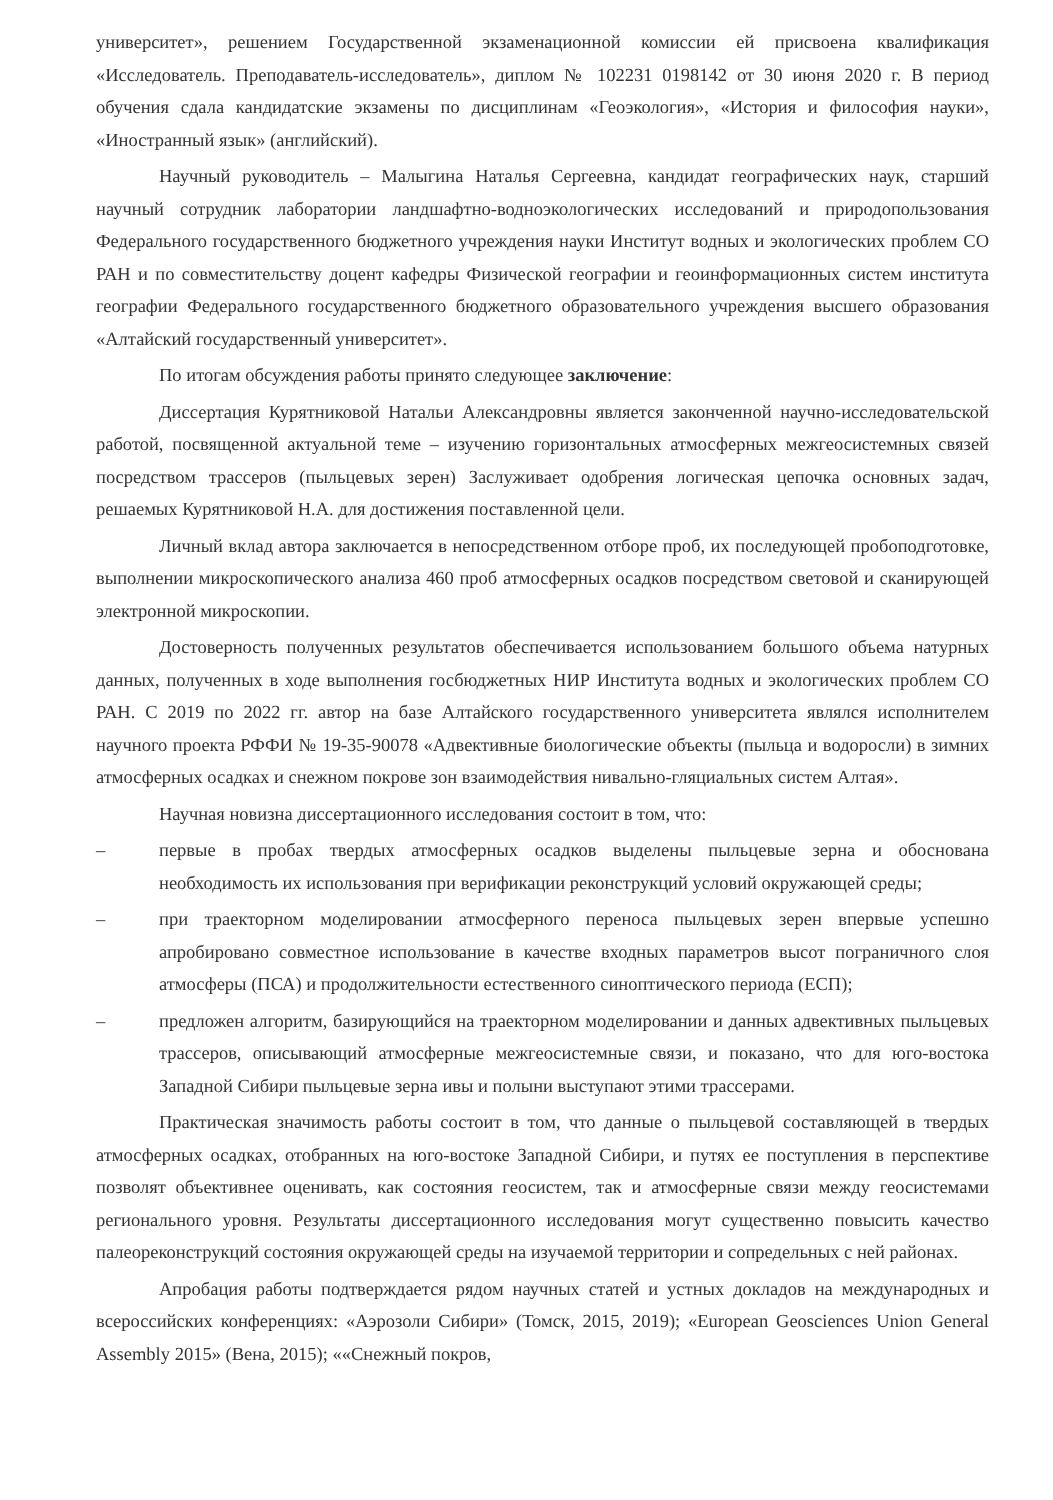университет», решением Государственной экзаменационной комиссии ей присвоена квалификация «Исследователь. Преподаватель-исследователь», диплом № 102231 0198142 от 30 июня 2020 г. В период обучения сдала кандидатские экзамены по дисциплинам «Геоэкология», «История и философия науки», «Иностранный язык» (английский).
Научный руководитель – Малыгина Наталья Сергеевна, кандидат географических наук, старший научный сотрудник лаборатории ландшафтно-водноэкологических исследований и природопользования Федерального государственного бюджетного учреждения науки Институт водных и экологических проблем СО РАН и по совместительству доцент кафедры Физической географии и геоинформационных систем института географии Федерального государственного бюджетного образовательного учреждения высшего образования «Алтайский государственный университет».
По итогам обсуждения работы принято следующее заключение:
Диссертация Курятниковой Натальи Александровны является законченной научно-исследовательской работой, посвященной актуальной теме – изучению горизонтальных атмосферных межгеосистемных связей посредством трассеров (пыльцевых зерен) Заслуживает одобрения логическая цепочка основных задач, решаемых Курятниковой Н.А. для достижения поставленной цели.
Личный вклад автора заключается в непосредственном отборе проб, их последующей пробоподготовке, выполнении микроскопического анализа 460 проб атмосферных осадков посредством световой и сканирующей электронной микроскопии.
Достоверность полученных результатов обеспечивается использованием большого объема натурных данных, полученных в ходе выполнения госбюджетных НИР Института водных и экологических проблем СО РАН. С 2019 по 2022 гг. автор на базе Алтайского государственного университета являлся исполнителем научного проекта РФФИ № 19-35-90078 «Адвективные биологические объекты (пыльца и водоросли) в зимних атмосферных осадках и снежном покрове зон взаимодействия нивально-гляциальных систем Алтая».
Научная новизна диссертационного исследования состоит в том, что:
– первые в пробах твердых атмосферных осадков выделены пыльцевые зерна и обоснована необходимость их использования при верификации реконструкций условий окружающей среды;
– при траекторном моделировании атмосферного переноса пыльцевых зерен впервые успешно апробировано совместное использование в качестве входных параметров высот пограничного слоя атмосферы (ПСА) и продолжительности естественного синоптического периода (ЕСП);
– предложен алгоритм, базирующийся на траекторном моделировании и данных адвективных пыльцевых трассеров, описывающий атмосферные межгеосистемные связи, и показано, что для юго-востока Западной Сибири пыльцевые зерна ивы и полыни выступают этими трассерами.
Практическая значимость работы состоит в том, что данные о пыльцевой составляющей в твердых атмосферных осадках, отобранных на юго-востоке Западной Сибири, и путях ее поступления в перспективе позволят объективнее оценивать, как состояния геосистем, так и атмосферные связи между геосистемами регионального уровня. Результаты диссертационного исследования могут существенно повысить качество палеореконструкций состояния окружающей среды на изучаемой территории и сопредельных с ней районах.
Апробация работы подтверждается рядом научных статей и устных докладов на международных и всероссийских конференциях: «Аэрозоли Сибири» (Томск, 2015, 2019); «European Geosciences Union General Assembly 2015» (Вена, 2015); ««Снежный покров,